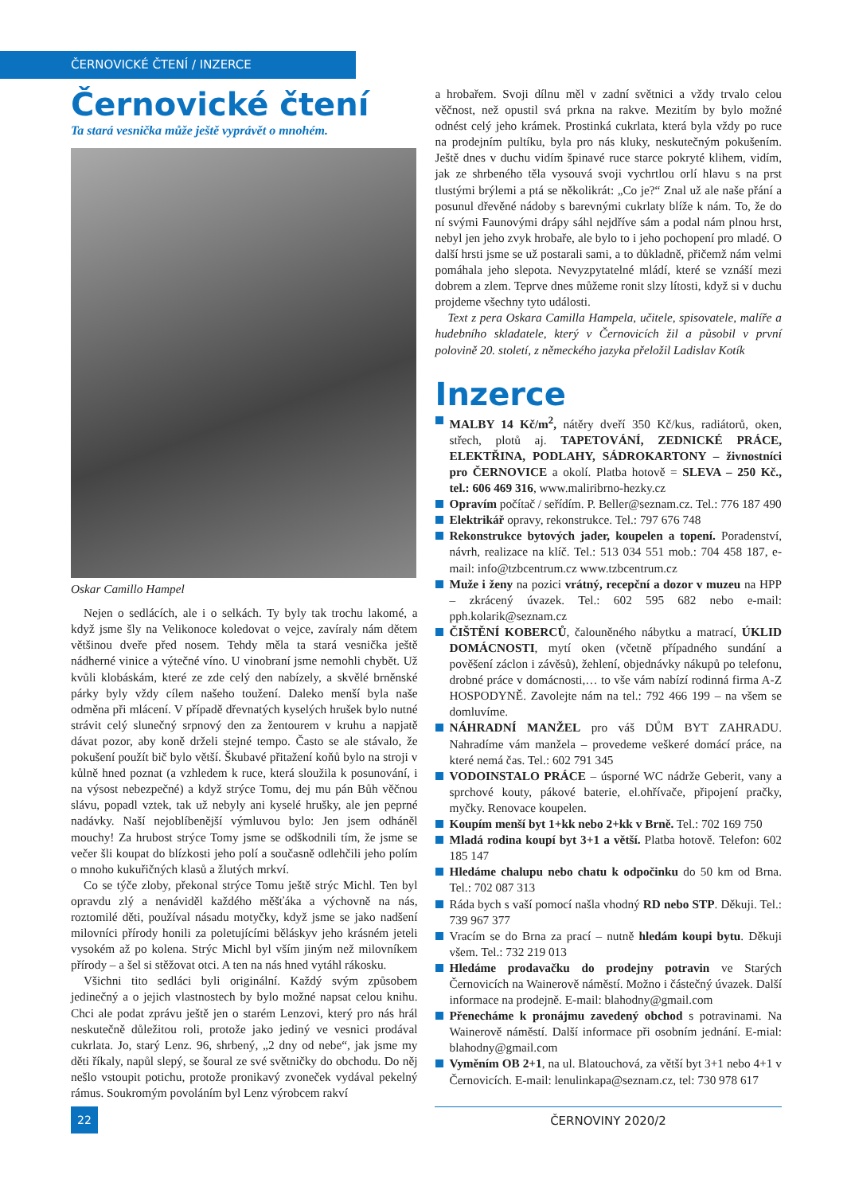ČERNOVICKÉ ČTENÍ / INZERCE
Černovické čtení
Ta stará vesnička může ještě vyprávět o mnohém.
Oskar Camillo Hampel
Nejen o sedlácích, ale i o selkách. Ty byly tak trochu lakomé, a když jsme šly na Velikonoce koledovat o vejce, zavíraly nám dětem většinou dveře před nosem. Tehdy měla ta stará vesnička ještě nádherné vinice a výtečné víno. U vinobraní jsme nemohli chybět. Už kvůli klobáskám, které ze zde celý den nabízely, a skvělé brněnské párky byly vždy cílem našeho toužení. Daleko menší byla naše odměna při mlácení. V případě dřevnatých kyselých hrušek bylo nutné strávit celý slunečný srpnový den za žentourem v kruhu a napjatě dávat pozor, aby koně drželi stejné tempo. Často se ale stávalo, že pokušení použít bič bylo větší. Škubavé přitažení koňů bylo na stroji v kůlně hned poznat (a vzhledem k ruce, která sloužila k posunování, i na výsost nebezpečné) a když strýce Tomu, dej mu pán Bůh věčnou slávu, popadl vztek, tak už nebyly ani kyselé hrušky, ale jen peprné nadávky. Naší nejoblíbenější výmluvou bylo: Jen jsem odháněl mouchy! Za hrubost strýce Tomy jsme se odškodnili tím, že jsme se večer šli koupat do blízkosti jeho polí a současně odlehčili jeho polím o mnoho kukuřičných klasů a žlutých mrkví.
Co se týče zloby, překonal strýce Tomu ještě strýc Michl. Ten byl opravdu zlý a nenáviděl každého měšťáka a výchovně na nás, roztomilé děti, používal násadu motyčky, když jsme se jako nadšení milovníci přírody honili za poletujícími běláskyv jeho krásném jeteli vysokém až po kolena. Strýc Michl byl vším jiným než milovníkem přírody – a šel si stěžovat otci. A ten na nás hned vytáhl rákosku.
Všichni tito sedláci byli originální. Každý svým způsobem jedinečný a o jejich vlastnostech by bylo možné napsat celou knihu. Chci ale podat zprávu ještě jen o starém Lenzovi, který pro nás hrál neskutečně důležitou roli, protože jako jediný ve vesnici prodával cukrlata. Jo, starý Lenz. 96, shrbený, „2 dny od nebe“, jak jsme my děti říkaly, napůl slepý, se šoural ze své světničky do obchodu. Do něj nešlo vstoupit potichu, protože pronikavý zvoneček vydával pekelný rámus. Soukromým povoláním byl Lenz výrobcem rakví
a hrobařem. Svoji dílnu měl v zadní světnici a vždy trvalo celou věčnost, než opustil svá prkna na rakve. Mezitím by bylo možné odnést celý jeho krámek. Prostinká cukrlata, která byla vždy po ruce na prodejním pultíku, byla pro nás kluky, neskutečným pokušením. Ještě dnes v duchu vidím špinavé ruce starce pokryté klihem, vidím, jak ze shrbeného těla vysouvá svoji vychrtlou orlí hlavu s na prst tlustými brýlemi a ptá se několikrát: „Co je?“ Znal už ale naše přání a posunul dřevěné nádoby s barevnými cukrlaty blíže k nám. To, že do ní svými Faunovými drápy sáhl nejdříve sám a podal nám plnou hrst, nebyl jen jeho zvyk hrobaře, ale bylo to i jeho pochopení pro mladé. O další hrsti jsme se už postarali sami, a to důkladně, přičemž nám velmi pomáhala jeho slepota. Nevyzpytatelné mládí, které se vznáší mezi dobrem a zlem. Teprve dnes můžeme ronit slzy lítosti, když si v duchu projdeme všechny tyto události.
Text z pera Oskara Camilla Hampela, učitele, spisovatele, malíře a hudebního skladatele, který v Černovicích žil a působil v první polovině 20. století, z německého jazyka přeložil Ladislav Kotík
Inzerce
MALBY 14 Kč/m<sup>2</sup>, nátěry dveří 350 Kč/kus, radiátorů, oken, střech, plotů aj. TAPETOVÁNÍ, ZEDNICKÉ PRÁCE, ELEKTŘINA, PODLAHY, SÁDROKARTONY – živnostníci pro ČERNOVICE a okolí. Platba hotově = SLEVA – 250 Kč., tel.: 606 469 316, www.maliribrno-hezky.cz
Opravím počítač / seřídím. P. Beller@seznam.cz. Tel.: 776 187 490
Elektrikář opravy, rekonstrukce. Tel.: 797 676 748
Rekonstrukce bytových jader, koupelen a topení. Poradenství, návrh, realizace na klíč. Tel.: 513 034 551 mob.: 704 458 187, e-mail: info@tzbcentrum.cz www.tzbcentrum.cz
Muže i ženy na pozici vrátný, recepční a dozor v muzeu na HPP – zkrácený úvazek. Tel.: 602 595 682 nebo e-mail: pph.kolarik@seznam.cz
ČIŠTĚNÍ KOBERCŮ, čalouněného nábytku a matrací, ÚKLID DOMÁCNOSTI, mytí oken (včetně případného sundání a pověšení záclon i závěsů), žehlení, objednávky nákupů po telefonu, drobné práce v domácnosti,… to vše vám nabízí rodinná firma A-Z HOSPODYNĚ. Zavolejte nám na tel.: 792 466 199 – na všem se domluvíme.
NÁHRADNÍ MANŽEL pro váš DŮM BYT ZAHRADU. Nahradíme vám manžela – provedeme veškeré domácí práce, na které nemá čas. Tel.: 602 791 345
VODOINSTALO PRÁCE – úsporné WC nádrže Geberit, vany a sprchové kouty, pákové baterie, el.ohřívače, připojení pračky, myčky. Renovace koupelen.
Koupím menší byt 1+kk nebo 2+kk v Brně. Tel.: 702 169 750
Mladá rodina koupí byt 3+1 a větší. Platba hotově. Telefon: 602 185 147
Hledáme chalupu nebo chatu k odpočinku do 50 km od Brna. Tel.: 702 087 313
Ráda bych s vaší pomocí našla vhodný RD nebo STP. Děkuji. Tel.: 739 967 377
Vracím se do Brna za prací – nutně hledám koupi bytu. Děkuji všem. Tel.: 732 219 013
Hledáme prodavačku do prodejny potravin ve Starých Černovicích na Wainerově náměstí. Možno i částečný úvazek. Další informace na prodejně. E-mail: blahodny@gmail.com
Přenecháme k pronájmu zavedený obchod s potravinami. Na Wainerově náměstí. Další informace při osobním jednání. E-mial: blahodny@gmail.com
Vyměním OB 2+1, na ul. Blatouchová, za větší byt 3+1 nebo 4+1 v Černovicích. E-mail: lenulinkapa@seznam.cz, tel: 730 978 617
22 ČERNOVINY 2020/2